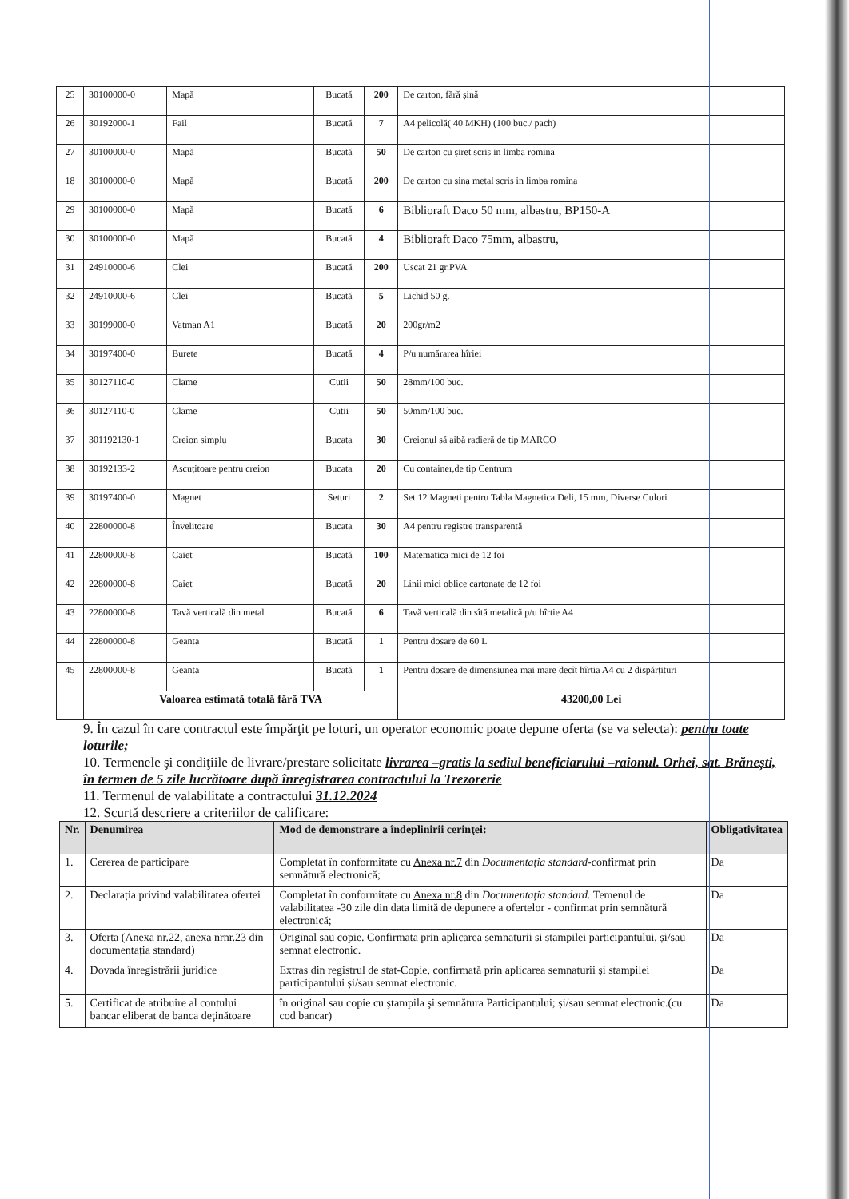| 25 | 30100000-0 | Mapă | Bucată | 200 | De carton, fără șină |
| 26 | 30192000-1 | Fail | Bucată | 7 | A4 pelicolă( 40 MKH) (100 buc./ pach) |
| 27 | 30100000-0 | Mapă | Bucată | 50 | De carton cu șiret scris in limba romina |
| 18 | 30100000-0 | Mapă | Bucată | 200 | De carton cu șina metal scris in limba romina |
| 29 | 30100000-0 | Mapă | Bucată | 6 | Biblioraft Daco 50 mm, albastru, BP150-A |
| 30 | 30100000-0 | Mapă | Bucată | 4 | Biblioraft Daco 75mm, albastru, |
| 31 | 24910000-6 | Clei | Bucată | 200 | Uscat 21 gr.PVA |
| 32 | 24910000-6 | Clei | Bucată | 5 | Lichid 50 g. |
| 33 | 30199000-0 | Vatman A1 | Bucată | 20 | 200gr/m2 |
| 34 | 30197400-0 | Burete | Bucată | 4 | P/u numărarea hîriei |
| 35 | 30127110-0 | Clame | Cutii | 50 | 28mm/100 buc. |
| 36 | 30127110-0 | Clame | Cutii | 50 | 50mm/100 buc. |
| 37 | 301192130-1 | Creion simplu | Bucata | 30 | Creionul să aibă radieră de tip MARCO |
| 38 | 30192133-2 | Ascuțitoare pentru creion | Bucata | 20 | Cu container,de tip Centrum |
| 39 | 30197400-0 | Magnet | Seturi | 2 | Set 12 Magneti pentru Tabla Magnetica Deli, 15 mm, Diverse Culori |
| 40 | 22800000-8 | Învelitoare | Bucata | 30 | A4 pentru registre transparentă |
| 41 | 22800000-8 | Caiet | Bucată | 100 | Matematica mici de 12 foi |
| 42 | 22800000-8 | Caiet | Bucată | 20 | Linii mici oblice cartonate de 12 foi |
| 43 | 22800000-8 | Tavă verticală din metal | Bucată | 6 | Tavă verticală din sîtă metalică p/u hîrtie A4 |
| 44 | 22800000-8 | Geanta | Bucată | 1 | Pentru dosare de 60 L |
| 45 | 22800000-8 | Geanta | Bucată | 1 | Pentru dosare de dimensiunea mai mare decît hîrtia A4 cu 2 dispărțituri |
| | Valoarea estimată totală fără TVA | | | | 43200,00 Lei |
9. În cazul în care contractul este împărţit pe loturi, un operator economic poate depune oferta (se va selecta): pentru toate loturile;
10. Termenele şi condiţiile de livrare/prestare solicitate livrarea –gratis la sediul beneficiarului –raionul. Orhei, sat. Brănești, în termen de 5 zile lucrătoare după înregistrarea contractului la Trezorerie
11. Termenul de valabilitate a contractului 31.12.2024
12. Scurtă descriere a criteriilor de calificare:
| Nr. | Denumirea | Mod de demonstrare a îndeplinirii cerinţei: | Obligativitatea |
| --- | --- | --- | --- |
| 1. | Cererea de participare | Completat în conformitate cu Anexa nr.7 din Documentația standard -confirmat prin semnătură electronică; | Da |
| 2. | Declarația privind valabilitatea ofertei | Completat în conformitate cu Anexa nr.8 din Documentația standard. Temenul de valabilitatea -30 zile din data limită de depunere a ofertelor - confirmat prin semnătură electronică; | Da |
| 3. | Oferta (Anexa nr.22, anexa nrnr.23 din documentația standard) | Original sau copie. Confirmata prin aplicarea semnaturii si stampilei participantului, și/sau semnat electronic. | Da |
| 4. | Dovada înregistrării juridice | Extras din registrul de stat-Copie, confirmată prin aplicarea semnaturii și stampilei participantului și/sau semnat electronic. | Da |
| 5. | Certificat de atribuire al contului bancar eliberat de banca deţinătoare | în original sau copie cu ştampila şi semnătura Participantului; și/sau semnat electronic.(cu cod bancar) | Da |